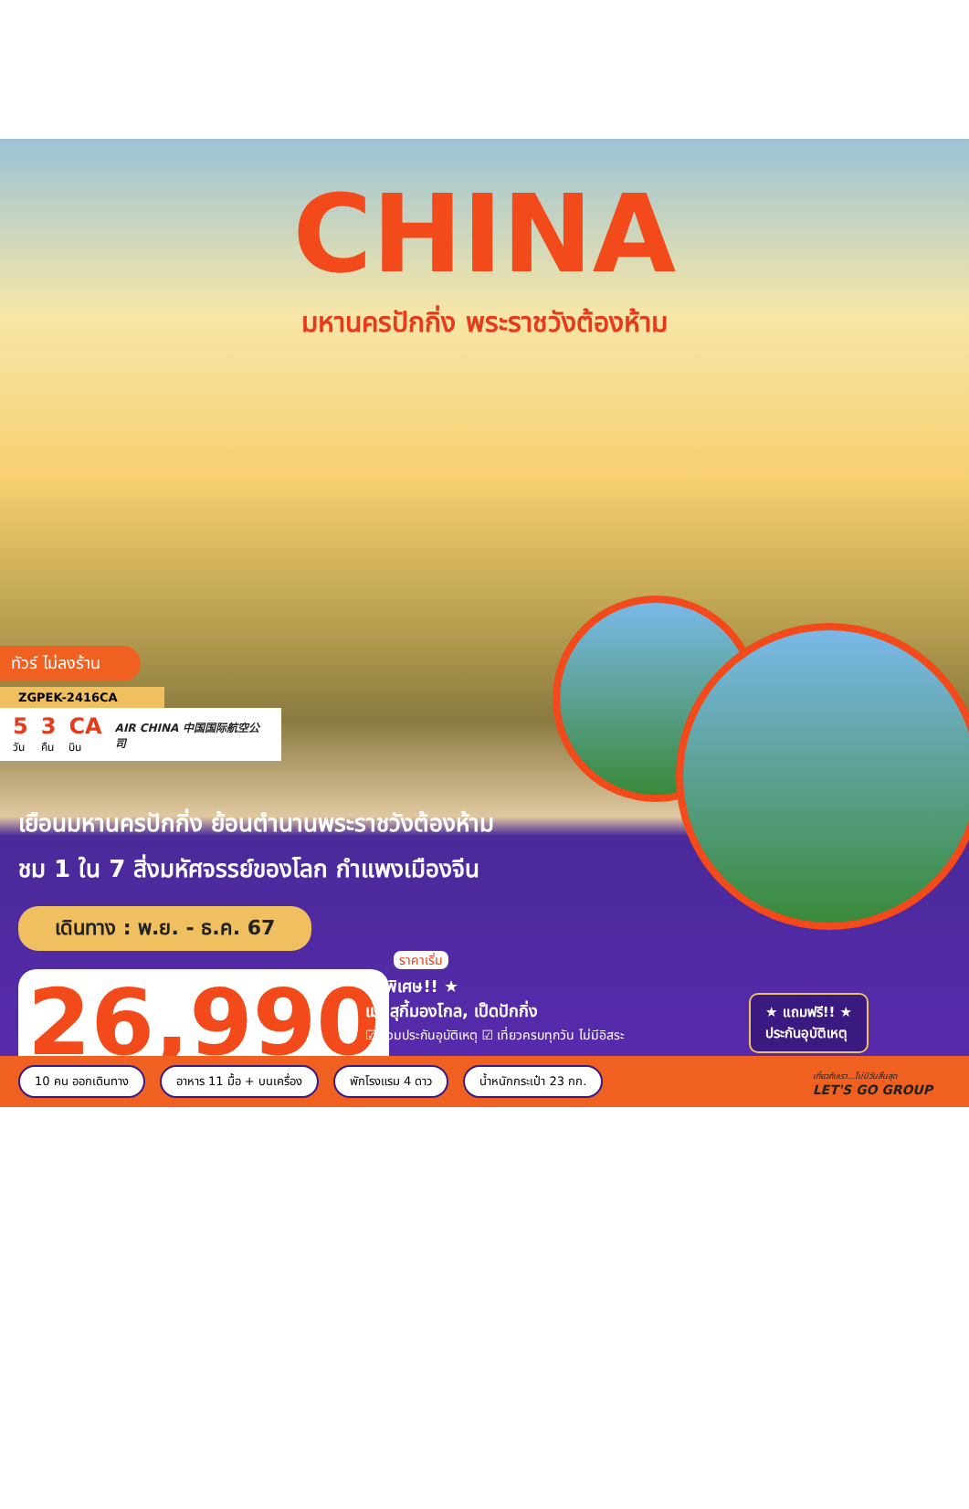CHINA
มหานครปักกิ่ง พระราชวังต้องห้าม
ทัวร์ ไม่ลงร้าน
ZGPEK-2416CA
5
วัน 3
คืน CA
บิน AIR CHINA 中国国际航空公司
เยือนมหานครปักกิ่ง ย้อนตำนานพระราชวังต้องห้าม
ชม 1 ใน 7 สิ่งมหัศจรรย์ของโลก กำแพงเมืองจีน
เดินทาง : พ.ย. - ธ.ค. 67
26,990 ราคาเริ่ม
★ พิเศษ!! ★
เมนูสุกี้มองโกล, เป็ดปักกิ่ง
☑ รวมประกันอุบัติเหตุ ☑ เที่ยวครบทุกวัน ไม่มีอิสระ
★ แถมฟรี!! ★
ประกันอุบัติเหตุ
10 คน ออกเดินทาง อาหาร 11 มื้อ + บนเครื่อง พักโรงแรม 4 ดาว น้ำหนักกระเป๋า 23 กก. เที่ยวกับเรา...ไม่มีวันสิ้นสุด
LET'S GO GROUP